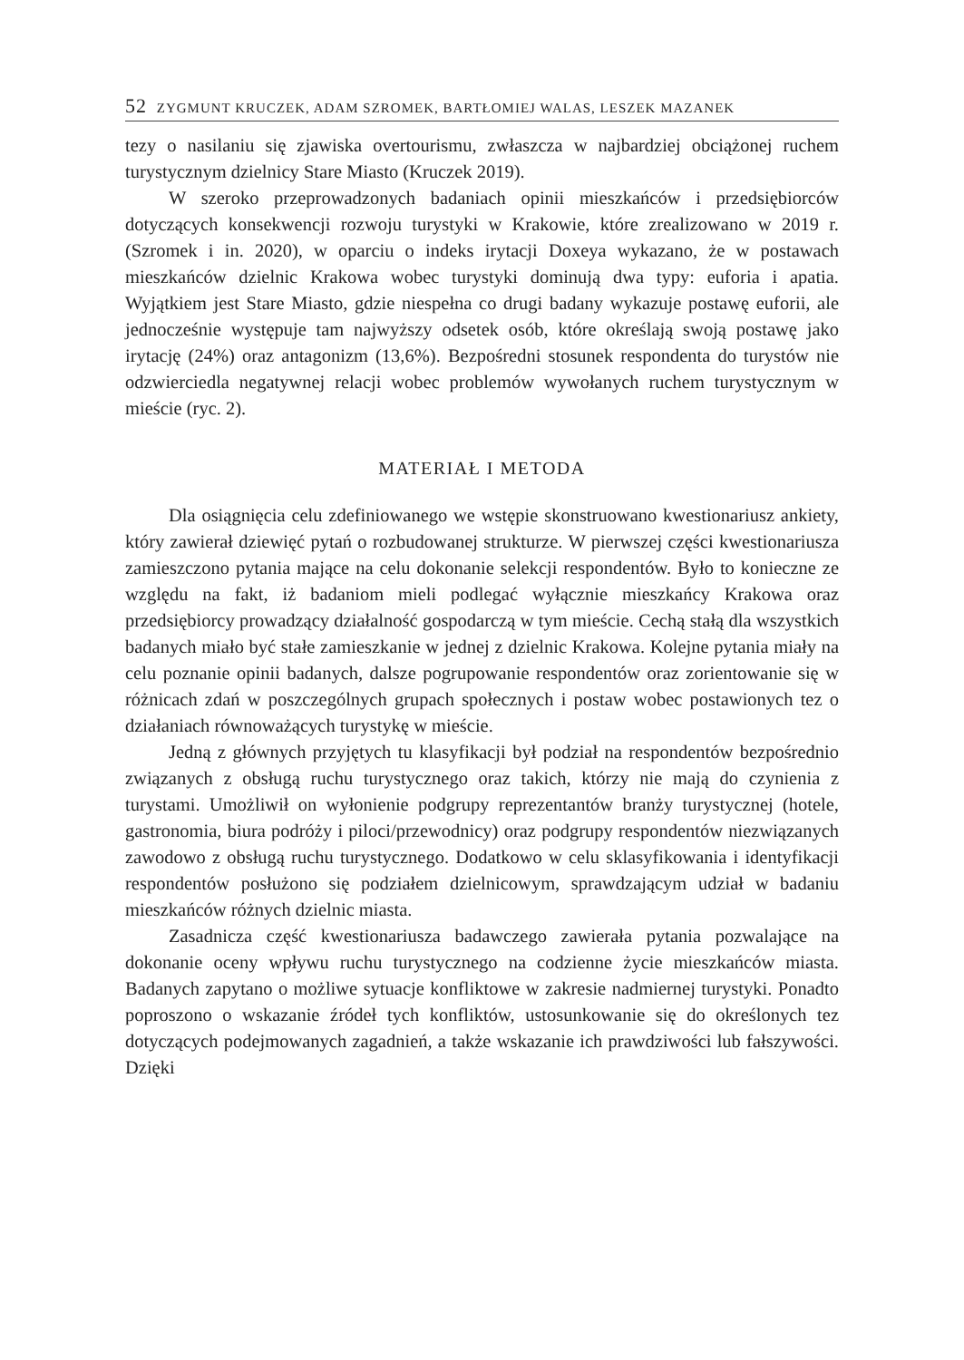52 ZYGMUNT KRUCZEK, ADAM SZROMEK, BARTŁOMIEJ WALAS, LESZEK MAZANEK
tezy o nasilaniu się zjawiska overtourismu, zwłaszcza w najbardziej obciążonej ruchem turystycznym dzielnicy Stare Miasto (Kruczek 2019).
W szeroko przeprowadzonych badaniach opinii mieszkańców i przedsiębiorców dotyczących konsekwencji rozwoju turystyki w Krakowie, które zrealizowano w 2019 r. (Szromek i in. 2020), w oparciu o indeks irytacji Doxeya wykazano, że w postawach mieszkańców dzielnic Krakowa wobec turystyki dominują dwa typy: euforia i apatia. Wyjątkiem jest Stare Miasto, gdzie niespełna co drugi badany wykazuje postawę euforii, ale jednocześnie występuje tam najwyższy odsetek osób, które określają swoją postawę jako irytację (24%) oraz antagonizm (13,6%). Bezpośredni stosunek respondenta do turystów nie odzwierciedla negatywnej relacji wobec problemów wywołanych ruchem turystycznym w mieście (ryc. 2).
MATERIAŁ I METODA
Dla osiągnięcia celu zdefiniowanego we wstępie skonstruowano kwestionariusz ankiety, który zawierał dziewięć pytań o rozbudowanej strukturze. W pierwszej części kwestionariusza zamieszczono pytania mające na celu dokonanie selekcji respondentów. Było to konieczne ze względu na fakt, iż badaniom mieli podlegać wyłącznie mieszkańcy Krakowa oraz przedsiębiorcy prowadzący działalność gospodarczą w tym mieście. Cechą stałą dla wszystkich badanych miało być stałe zamieszkanie w jednej z dzielnic Krakowa. Kolejne pytania miały na celu poznanie opinii badanych, dalsze pogrupowanie respondentów oraz zorientowanie się w różnicach zdań w poszczególnych grupach społecznych i postaw wobec postawionych tez o działaniach równoważących turystykę w mieście.
Jedną z głównych przyjętych tu klasyfikacji był podział na respondentów bezpośrednio związanych z obsługą ruchu turystycznego oraz takich, którzy nie mają do czynienia z turystami. Umożliwił on wyłonienie podgrupy reprezentantów branży turystycznej (hotele, gastronomia, biura podróży i piloci/przewodnicy) oraz podgrupy respondentów niezwiązanych zawodowo z obsługą ruchu turystycznego. Dodatkowo w celu sklasyfikowania i identyfikacji respondentów posłużono się podziałem dzielnicowym, sprawdzającym udział w badaniu mieszkańców różnych dzielnic miasta.
Zasadnicza część kwestionariusza badawczego zawierała pytania pozwalające na dokonanie oceny wpływu ruchu turystycznego na codzienne życie mieszkańców miasta. Badanych zapytano o możliwe sytuacje konfliktowe w zakresie nadmiernej turystyki. Ponadto poproszono o wskazanie źródeł tych konfliktów, ustosunkowanie się do określonych tez dotyczących podejmowanych zagadnień, a także wskazanie ich prawdziwości lub fałszywości. Dzięki